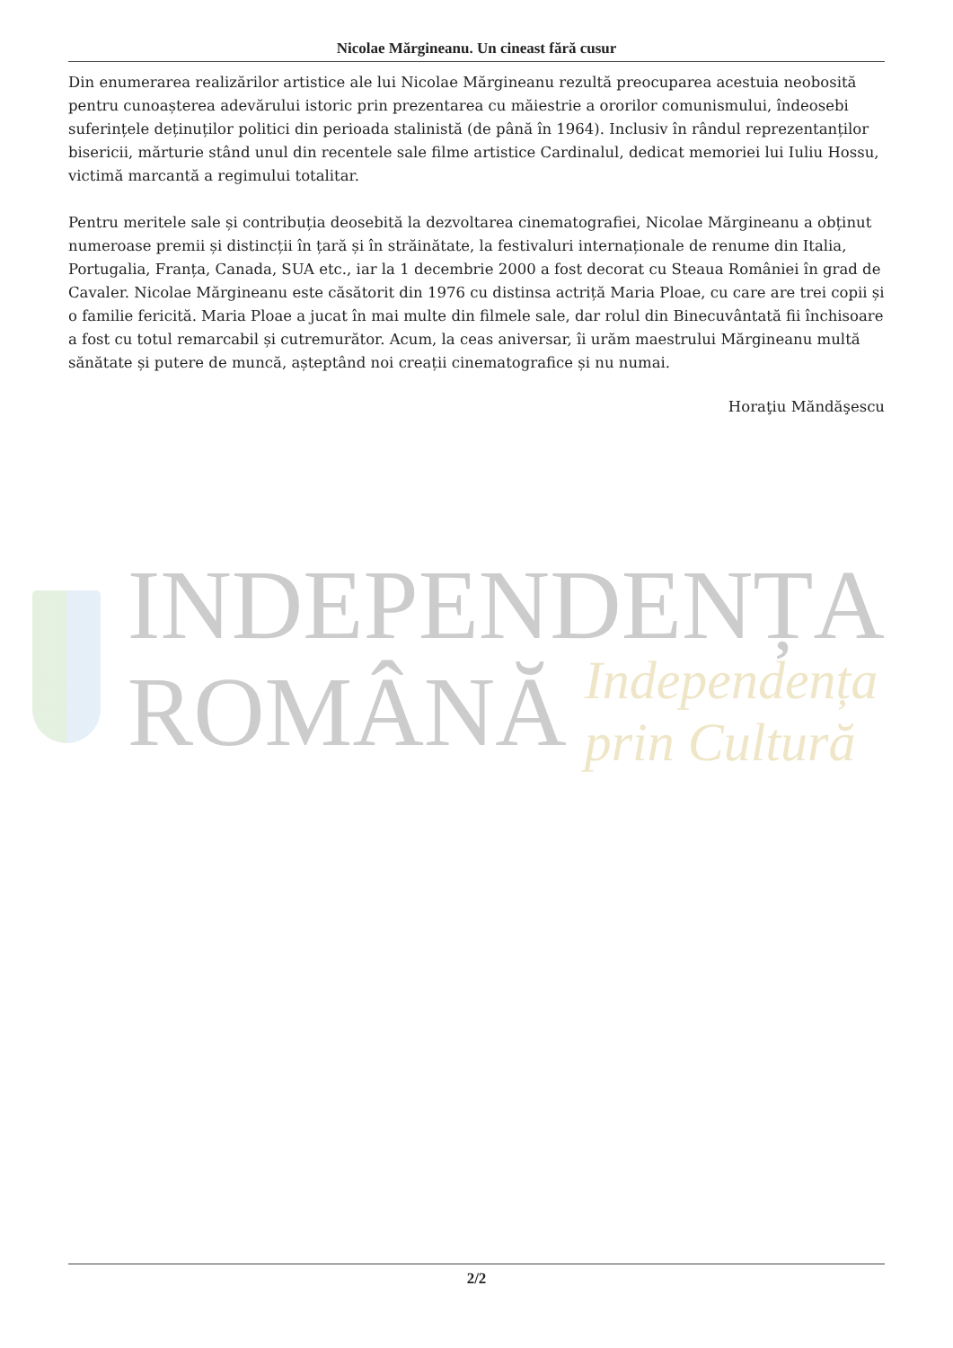Nicolae Mărgineanu. Un cineast fără cusur
Din enumerarea realizărilor artistice ale lui Nicolae Mărgineanu rezultă preocuparea acestuia neobosită pentru cunoașterea adevărului istoric prin prezentarea cu măiestrie a ororilor comunismului, îndeosebi suferințele deținuților politici din perioada stalinistă (de până în 1964). Inclusiv în rândul reprezentanților bisericii, mărturie stând unul din recentele sale filme artistice Cardinalul, dedicat memoriei lui Iuliu Hossu, victimă marcantă a regimului totalitar.
Pentru meritele sale și contribuția deosebită la dezvoltarea cinematografiei, Nicolae Mărgineanu a obținut numeroase premii și distincții în țară și în străinătate, la festivaluri internaționale de renume din Italia, Portugalia, Franța, Canada, SUA etc., iar la 1 decembrie 2000 a fost decorat cu Steaua României în grad de Cavaler. Nicolae Mărgineanu este căsătorit din 1976 cu distinsa actriță Maria Ploae, cu care are trei copii și o familie fericită. Maria Ploae a jucat în mai multe din filmele sale, dar rolul din Binecuvântată fii închisoare a fost cu totul remarcabil și cutremurător. Acum, la ceas aniversar, îi urăm maestrului Mărgineanu multă sănătate și putere de muncă, așteptând noi creații cinematografice și nu numai.
Horaţiu Măndăşescu
INDEPENDENȚA
ROMÂNĂ Independența prin Cultură
2/2